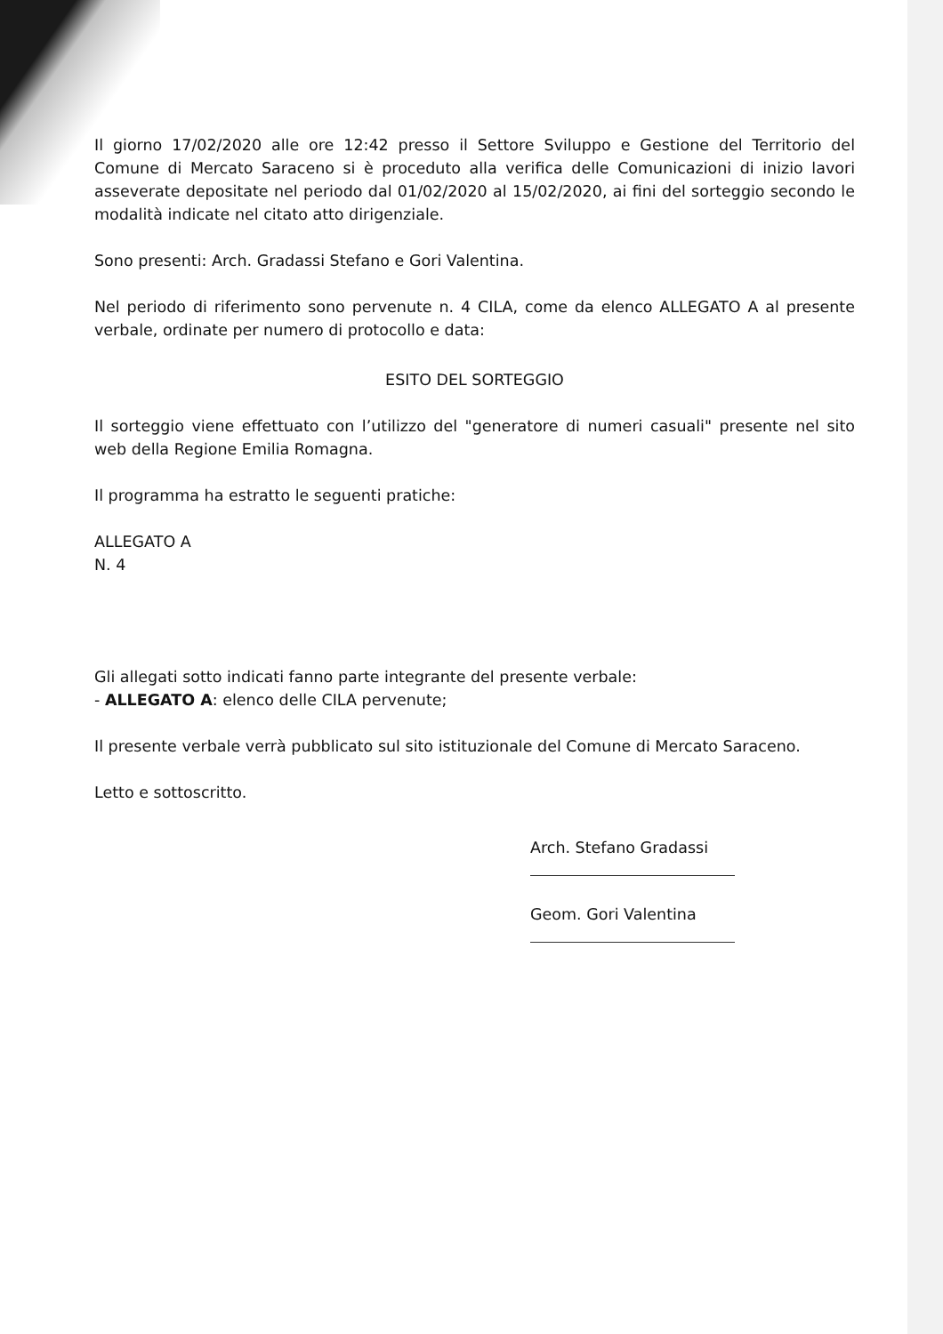Il giorno 17/02/2020 alle ore 12:42 presso il Settore Sviluppo e Gestione del Territorio del Comune di Mercato Saraceno si è proceduto alla verifica delle Comunicazioni di inizio lavori asseverate depositate nel periodo dal 01/02/2020 al 15/02/2020, ai fini del sorteggio secondo le modalità indicate nel citato atto dirigenziale.
Sono presenti: Arch. Gradassi Stefano e Gori Valentina.
Nel periodo di riferimento sono pervenute n. 4 CILA, come da elenco ALLEGATO A al presente verbale, ordinate per numero di protocollo e data:
ESITO DEL SORTEGGIO
Il sorteggio viene effettuato con l’utilizzo del "generatore di numeri casuali" presente nel sito web della Regione Emilia Romagna.
Il programma ha estratto le seguenti pratiche:
ALLEGATO A
N. 4
Gli allegati sotto indicati fanno parte integrante del presente verbale:
- ALLEGATO A: elenco delle CILA pervenute;
Il presente verbale verrà pubblicato sul sito istituzionale del Comune di Mercato Saraceno.
Letto e sottoscritto.
Arch. Stefano Gradassi
Geom. Gori Valentina